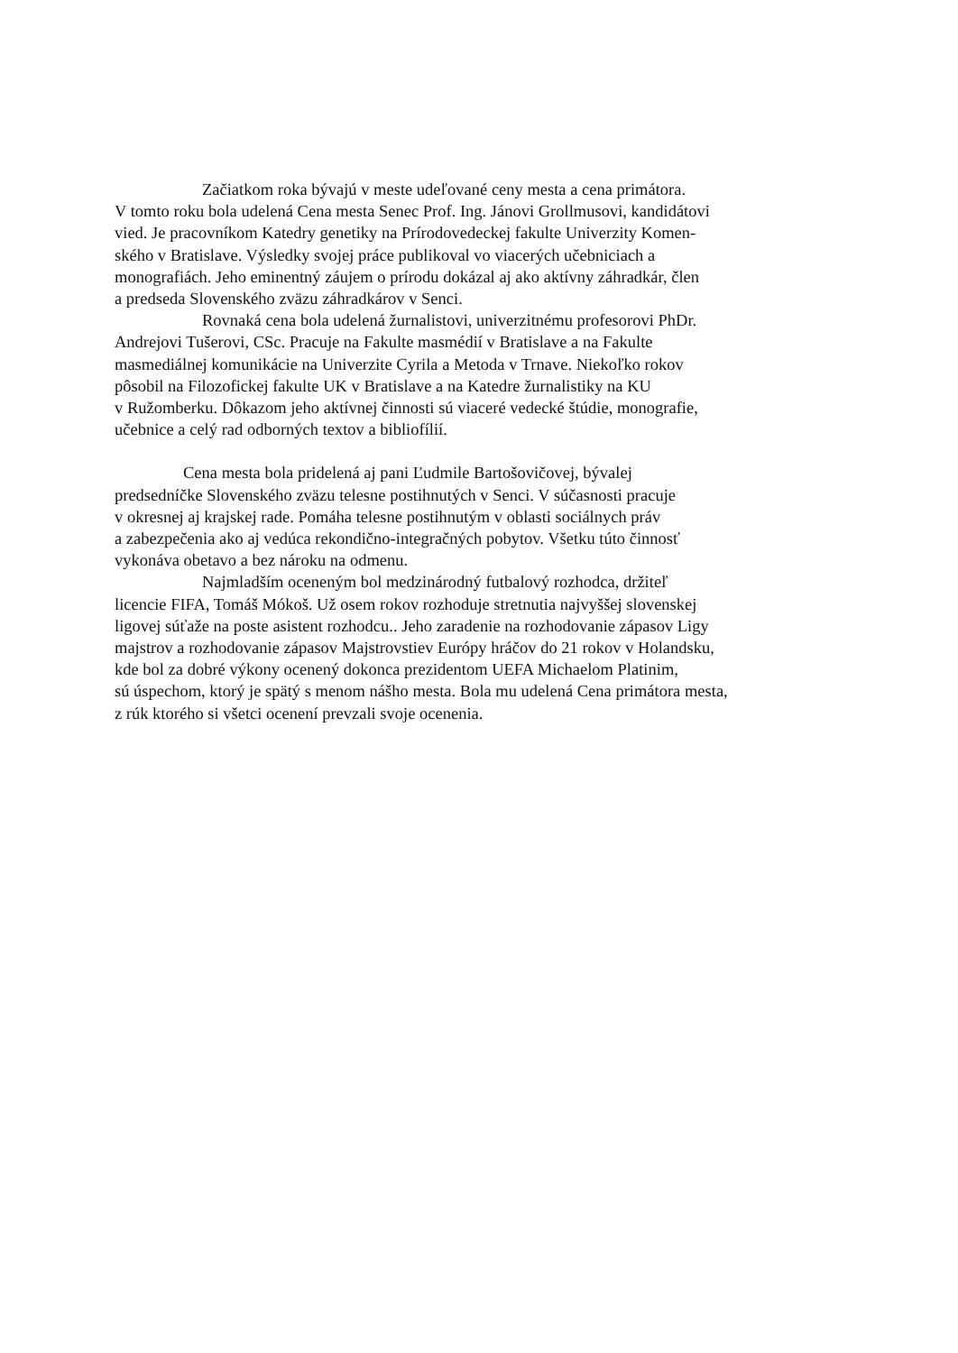Začiatkom roka bývajú v meste udeľované ceny mesta a cena primátora.
V tomto roku bola udelená Cena mesta Senec Prof. Ing. Jánovi Grollmusovi, kandidátovi
vied. Je pracovníkom Katedry genetiky na Prírodovedeckej fakulte Univerzity Komen-
ského v Bratislave. Výsledky svojej práce publikoval vo viacerých učebniciach a
monografiách. Jeho eminentný záujem o prírodu dokázal aj ako aktívny záhradkár, člen
a predseda Slovenského zväzu záhradkárov v Senci.
Rovnaká cena bola udelená žurnalistovi, univerzitnému profesorovi PhDr.
Andrejovi Tušerovi, CSc. Pracuje na Fakulte masmédií v Bratislave a na Fakulte
masmediálnej komunikácie na Univerzite Cyrila a Metoda v Trnave. Niekoľko rokov
pôsobil na Filozofickej fakulte UK v Bratislave a na Katedre žurnalistiky na KU
v Ružomberku. Dôkazom jeho aktívnej činnosti sú viaceré vedecké štúdie, monografie,
učebnice a celý rad odborných textov a bibliofílií.
Cena mesta bola pridelená aj pani Ľudmile Bartošovičovej, bývalej
predsedníčke Slovenského zväzu telesne postihnutých v Senci. V súčasnosti pracuje
v okresnej aj krajskej rade. Pomáha telesne postihnutým v oblasti sociálnych práv
a zabezpečenia ako aj vedúca rekondično-integračných pobytov. Všetku túto činnosť
vykonáva obetavo a bez nároku na odmenu.
Najmladším oceneným bol medzinárodný futbalový rozhodca, držiteľ
licencie FIFA, Tomáš Mókoš. Už osem rokov rozhoduje stretnutia najvyššej slovenskej
ligovej súťaže na poste asistent rozhodcu.. Jeho zaradenie na rozhodovanie zápasov Ligy
majstrov a rozhodovanie zápasov Majstrovstiev Európy hráčov do 21 rokov v Holandsku,
kde bol za dobré výkony ocenený dokonca prezidentom UEFA Michaelom Platinim,
sú úspechom, ktorý je spätý s menom nášho mesta. Bola mu udelená Cena primátora mesta,
z rúk ktorého si všetci ocenení prevzali svoje ocenenia.